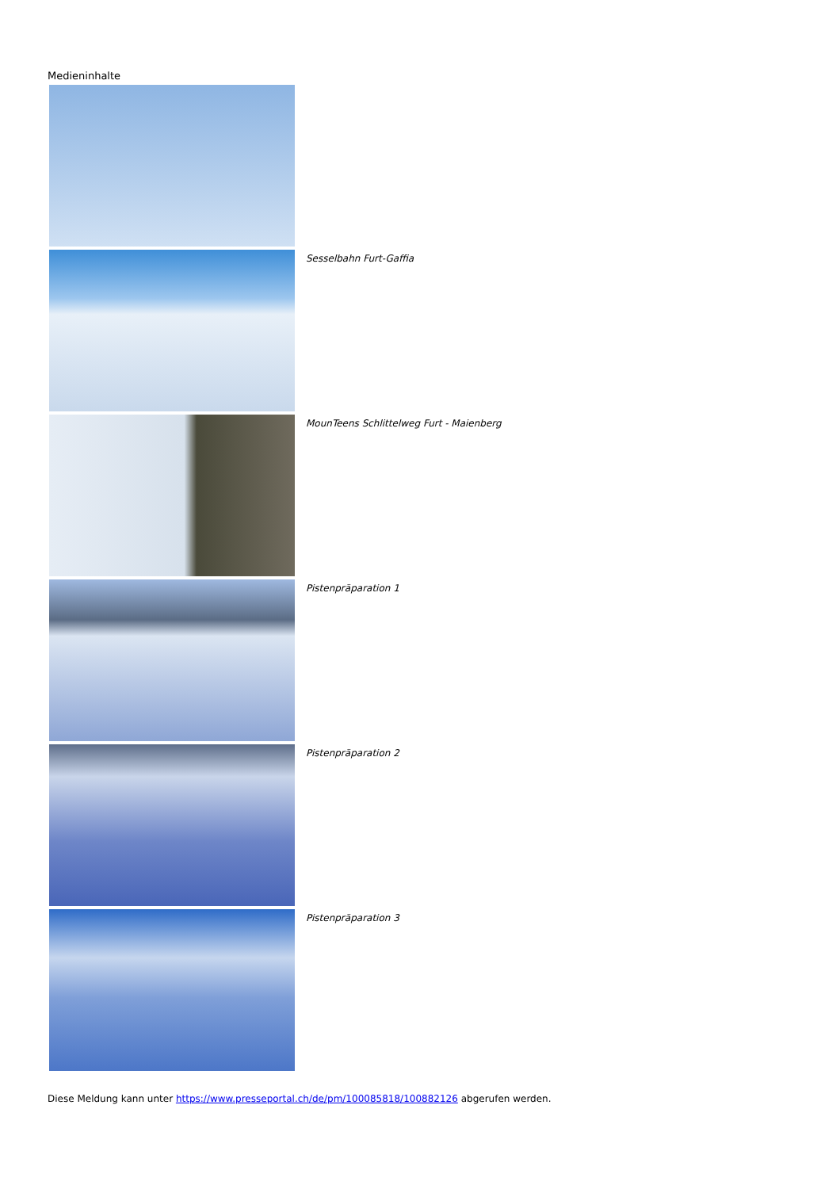Medieninhalte
Sesselbahn Furt-Gaffia
MounTeens Schlittelweg Furt - Maienberg
Pistenpräparation 1
Pistenpräparation 2
Pistenpräparation 3
Diese Meldung kann unter https://www.presseportal.ch/de/pm/100085818/100882126 abgerufen werden.